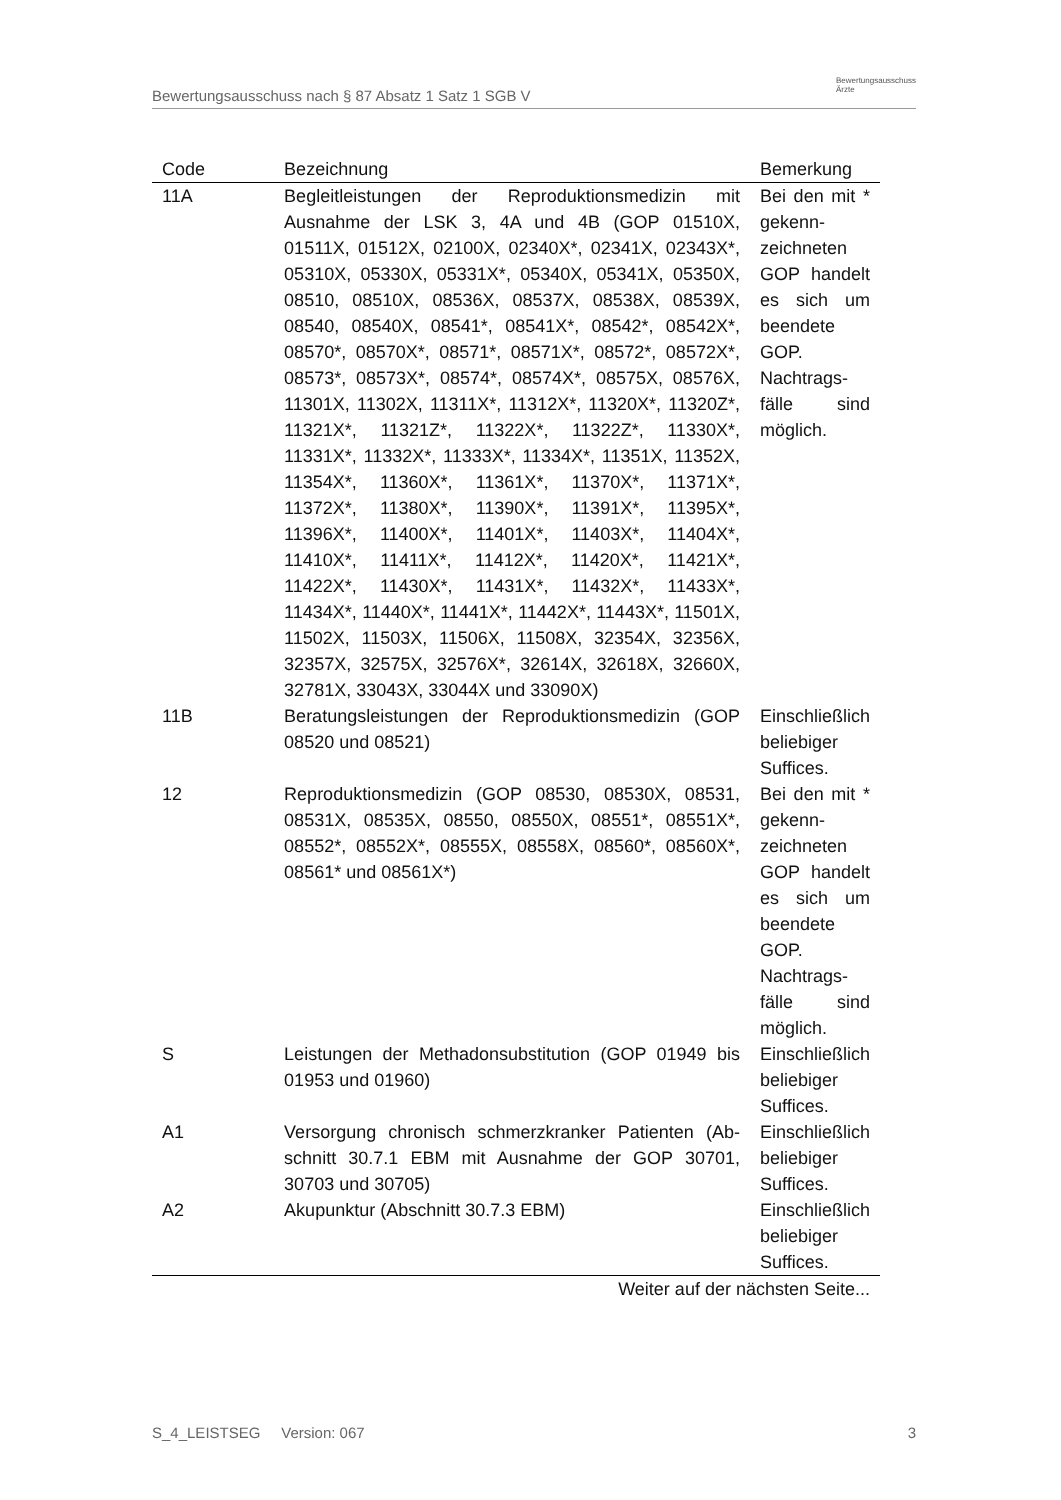Bewertungsausschuss nach § 87 Absatz 1 Satz 1 SGB V Bewertungsausschuss
Ärzte
| Code | Bezeichnung | Bemerkung |
| --- | --- | --- |
| 11A | Begleitleistungen der Reproduktionsmedizin mit Ausnahme der LSK 3, 4A und 4B (GOP 01510X, 01511X, 01512X, 02100X, 02340X*, 02341X, 02343X*, 05310X, 05330X, 05331X*, 05340X, 05341X, 05350X, 08510, 08510X, 08536X, 08537X, 08538X, 08539X, 08540, 08540X, 08541*, 08541X*, 08542*, 08542X*, 08570*, 08570X*, 08571*, 08571X*, 08572*, 08572X*, 08573*, 08573X*, 08574*, 08574X*, 08575X, 08576X, 11301X, 11302X, 11311X*, 11312X*, 11320X*, 11320Z*, 11321X*, 11321Z*, 11322X*, 11322Z*, 11330X*, 11331X*, 11332X*, 11333X*, 11334X*, 11351X, 11352X, 11354X*, 11360X*, 11361X*, 11370X*, 11371X*, 11372X*, 11380X*, 11390X*, 11391X*, 11395X*, 11396X*, 11400X*, 11401X*, 11403X*, 11404X*, 11410X*, 11411X*, 11412X*, 11420X*, 11421X*, 11422X*, 11430X*, 11431X*, 11432X*, 11433X*, 11434X*, 11440X*, 11441X*, 11442X*, 11443X*, 11501X, 11502X, 11503X, 11506X, 11508X, 32354X, 32356X, 32357X, 32575X, 32576X*, 32614X, 32618X, 32660X, 32781X, 33043X, 33044X und 33090X) | Bei den mit * gekenn­zeichneten GOP han­delt es sich um been­dete GOP. Nachtrags­fälle sind möglich. |
| 11B | Beratungsleistungen der Reproduktionsmedizin (GOP 08520 und 08521) | Einschließlich beliebiger Suffices. |
| 12 | Reproduktionsmedizin (GOP 08530, 08530X, 08531, 08531X, 08535X, 08550, 08550X, 08551*, 08551X*, 08552*, 08552X*, 08555X, 08558X, 08560*, 08560X*, 08561* und 08561X*) | Bei den mit * gekenn­zeichneten GOP han­delt es sich um been­dete GOP. Nachtrags­fälle sind möglich. |
| S | Leistungen der Methadonsubstitution (GOP 01949 bis 01953 und 01960) | Einschließlich beliebiger Suffices. |
| A1 | Versorgung chronisch schmerzkranker Patienten (Ab­schnitt 30.7.1 EBM mit Ausnahme der GOP 30701, 30703 und 30705) | Einschließlich beliebiger Suffices. |
| A2 | Akupunktur (Abschnitt 30.7.3 EBM) | Einschließlich beliebiger Suffices. |
| Weiter auf der nächsten Seite... | | |
S_4_LEISTSEG Version: 067 3